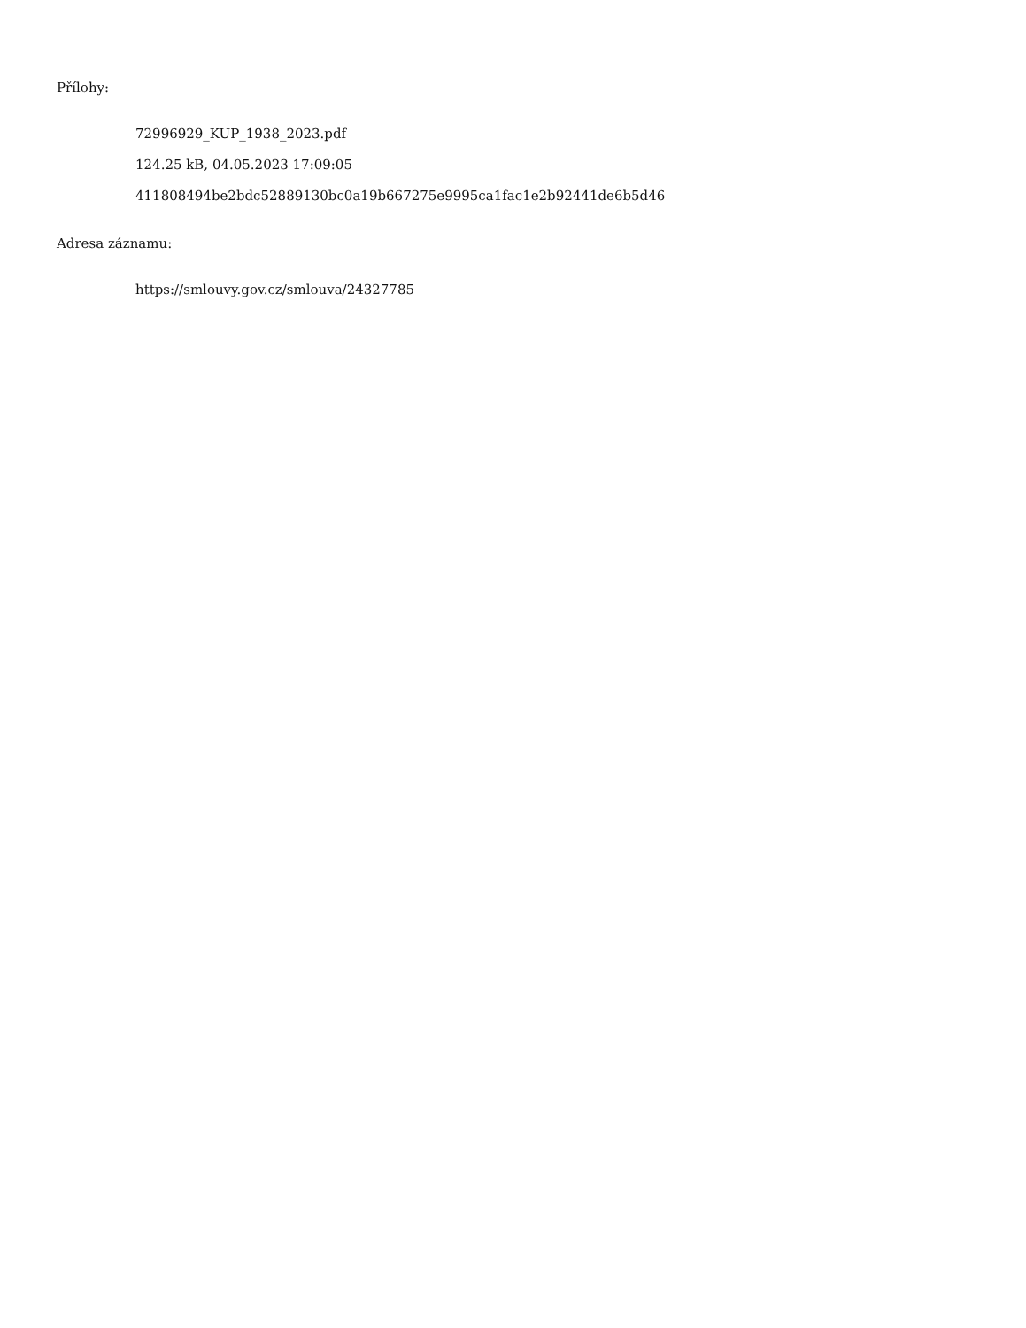Přílohy:
72996929_KUP_1938_2023.pdf
124.25 kB, 04.05.2023 17:09:05
411808494be2bdc52889130bc0a19b667275e9995ca1fac1e2b92441de6b5d46
Adresa záznamu:
https://smlouvy.gov.cz/smlouva/24327785